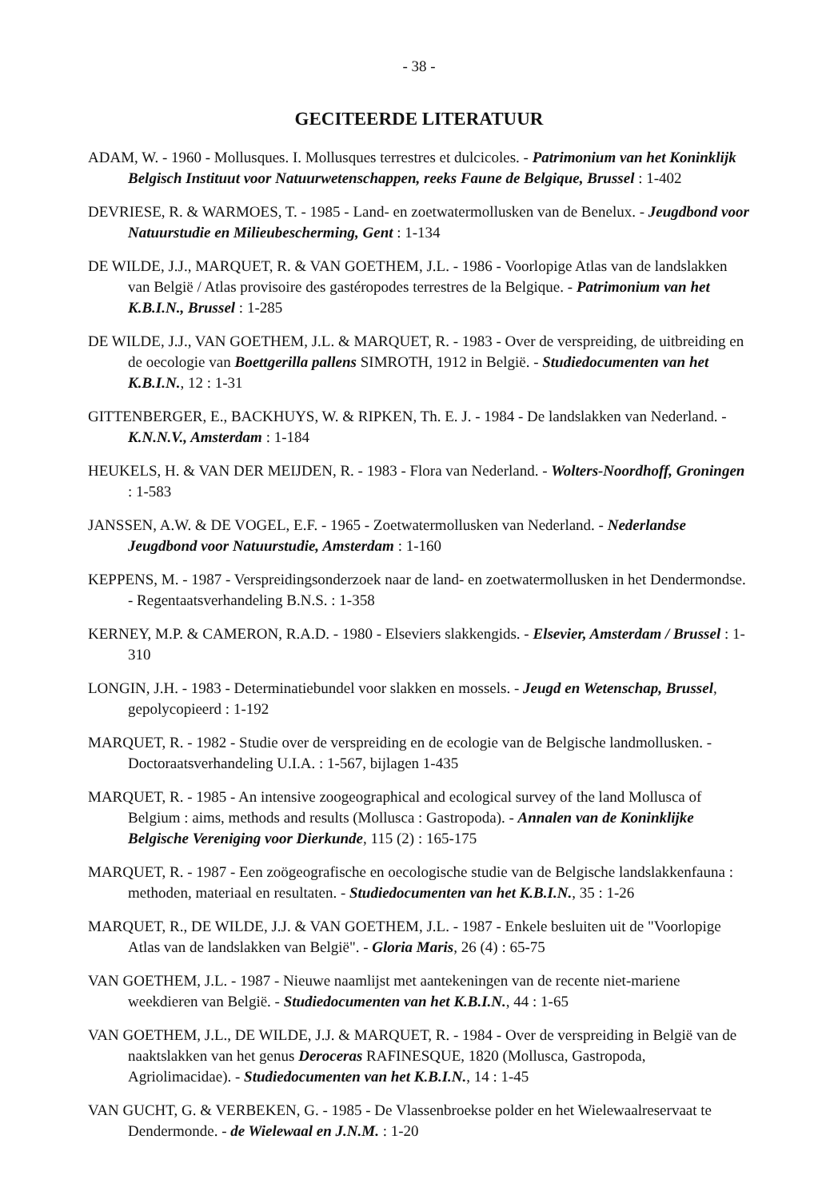- 38 -
GECITEERDE LITERATUUR
ADAM, W. - 1960 - Mollusques. I. Mollusques terrestres et dulcicoles. - Patrimonium van het Koninklijk Belgisch Instituut voor Natuurwetenschappen, reeks Faune de Belgique, Brussel : 1-402
DEVRIESE, R. & WARMOES, T. - 1985 - Land- en zoetwatermollusken van de Benelux. - Jeugdbond voor Natuurstudie en Milieubescherming, Gent : 1-134
DE WILDE, J.J., MARQUET, R. & VAN GOETHEM, J.L. - 1986 - Voorlopige Atlas van de landslakken van België / Atlas provisoire des gastéropodes terrestres de la Belgique. - Patrimonium van het K.B.I.N., Brussel : 1-285
DE WILDE, J.J., VAN GOETHEM, J.L. & MARQUET, R. - 1983 - Over de verspreiding, de uitbreiding en de oecologie van Boettgerilla pallens SIMROTH, 1912 in België. - Studiedocumenten van het K.B.I.N., 12 : 1-31
GITTENBERGER, E., BACKHUYS, W. & RIPKEN, Th. E. J. - 1984 - De landslakken van Nederland. - K.N.N.V., Amsterdam : 1-184
HEUKELS, H. & VAN DER MEIJDEN, R. - 1983 - Flora van Nederland. - Wolters-Noordhoff, Groningen : 1-583
JANSSEN, A.W. & DE VOGEL, E.F. - 1965 - Zoetwatermollusken van Nederland. - Nederlandse Jeugdbond voor Natuurstudie, Amsterdam : 1-160
KEPPENS, M. - 1987 - Verspreidingsonderzoek naar de land- en zoetwatermollusken in het Dendermondse. - Regentaatsverhandeling B.N.S. : 1-358
KERNEY, M.P. & CAMERON, R.A.D. - 1980 - Elseviers slakkengids. - Elsevier, Amsterdam / Brussel : 1-310
LONGIN, J.H. - 1983 - Determinatiebundel voor slakken en mossels. - Jeugd en Wetenschap, Brussel, gepolycopieerd : 1-192
MARQUET, R. - 1982 - Studie over de verspreiding en de ecologie van de Belgische landmollusken. - Doctoraatsverhandeling U.I.A. : 1-567, bijlagen 1-435
MARQUET, R. - 1985 - An intensive zoogeographical and ecological survey of the land Mollusca of Belgium : aims, methods and results (Mollusca : Gastropoda). - Annalen van de Koninklijke Belgische Vereniging voor Dierkunde, 115 (2) : 165-175
MARQUET, R. - 1987 - Een zoögeografische en oecologische studie van de Belgische landslakkenfauna : methoden, materiaal en resultaten. - Studiedocumenten van het K.B.I.N., 35 : 1-26
MARQUET, R., DE WILDE, J.J. & VAN GOETHEM, J.L. - 1987 - Enkele besluiten uit de "Voorlopige Atlas van de landslakken van België". - Gloria Maris, 26 (4) : 65-75
VAN GOETHEM, J.L. - 1987 - Nieuwe naamlijst met aantekeningen van de recente niet-mariene weekdieren van België. - Studiedocumenten van het K.B.I.N., 44 : 1-65
VAN GOETHEM, J.L., DE WILDE, J.J. & MARQUET, R. - 1984 - Over de verspreiding in België van de naaktslakken van het genus Deroceras RAFINESQUE, 1820 (Mollusca, Gastropoda, Agriolimacidae). - Studiedocumenten van het K.B.I.N., 14 : 1-45
VAN GUCHT, G. & VERBEKEN, G. - 1985 - De Vlassenbroekse polder en het Wielewaalreservaat te Dendermonde. - de Wielewaal en J.N.M. : 1-20